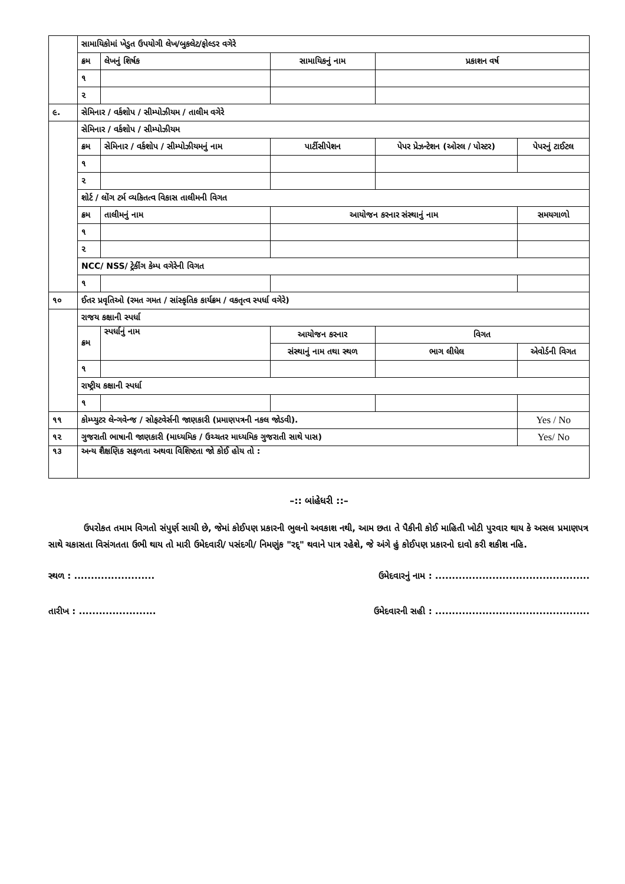| | સામાયિકોમાં ખેડુત ઉપયોગી લેખ/બુકલેટ/ફોલ્ડર વગેરે | | | | |
| | ક્રમ | લેખનું શિર્ષક | સામાયિકનું નામ | પ્રકાશન વર્ષ | |
| | ૧ | | | | |
| | ૨ | | | | |
| ૯. | સેમિનાર / વર્કશોપ / સીમ્પોઝીયમ / તાલીમ વગેરે | | | | |
| | સેમિનાર / વર્કશોપ / સીમ્પોઝીયમ | | | | |
| | ક્રમ | સેમિનાર / વર્કશોપ / સીમ્પોઝીયમનું નામ | પાર્ટીસીપેશન | પેપર પ્રેઝન્ટેશન (ઓરલ / પોસ્ટર) | પેપરનું ટાઈટલ |
| | ૧ | | | | |
| | ૨ | | | | |
| | શોર્ટ / લોંગ ટર્મ વ્યકિતત્વ વિકાસ તાલીમની વિગત | | | | |
| | ક્રમ | તાલીમનું નામ | આયોજન કરનાર સંસ્થાનું નામ | | સમયગાળો |
| | ૧ | | | | |
| | ૨ | | | | |
| | NCC/ NSS/ ટ્રેકીંગ કેમ્પ વગેરેની વિગત | | | | |
| | ૧ | | | | |
| ૧૦ | ઈતર પ્રવૃતિઓ (રમત ગમત / સાંસ્કૃતિક કાર્યક્રમ / વકતૃત્વ સ્પર્ધા વગેરે) | | | | |
| | રાજય કક્ષાની સ્પર્ધા | | | | |
| | ક્રમ | સ્પર્ધાનું નામ | આયોજન કરનાર | વિગત | |
| | | | સંસ્થાનું નામ તથા સ્થળ | ભાગ લીધેલ | એવોર્ડની વિગત |
| | ૧ | | | | |
| | રાષ્ટ્રીય કક્ષાની સ્પર્ધા | | | | |
| | ૧ | | | | |
| ૧૧ | કોમ્પ્યુટર લેન્ગવેન્જ / સોફટવેર્સની જાણકારી (પ્રમાણપત્રની નકલ જોડવી). | | | | Yes / No |
| ૧૨ | ગુજરાતી ભાષાની જાણકારી (માધ્યમિક / ઉચ્ચતર માધ્યમિક ગુજરાતી સાથે પાસ) | | | | Yes/ No |
| ૧૩ | અન્ય શૈક્ષણિક સફળતા અથવા વિશિષ્ટતા જો કોઈ હોય તો : | | | | |
–:: બાંહેધરી ::–
ઉપરોકત તમામ વિગતો સંપુર્ણ સાચી છે, જેમાં કોઈપણ પ્રકારની ભુલનો અવકાશ નથી, આમ છતા તે પૈકીની કોઈ માહિતી ખોટી પુરવાર થાય કે અસલ પ્રમાણપત્ર સાથે ચકાસતા વિસંગતતા ઉભી થાય તો મારી ઉમેદવારી/ પસંદગી/ નિમણુંક "રદ્" થવાને પાત્ર રહેશે, જે અંગે હું કોઈપણ પ્રકારનો દાવો કરી શકીશ નહિ.
સ્થળ : ........................ ઉમેદવારનું નામ : ..............................................
તારીખ : ....................... ઉમેદવારની સહી : ..............................................